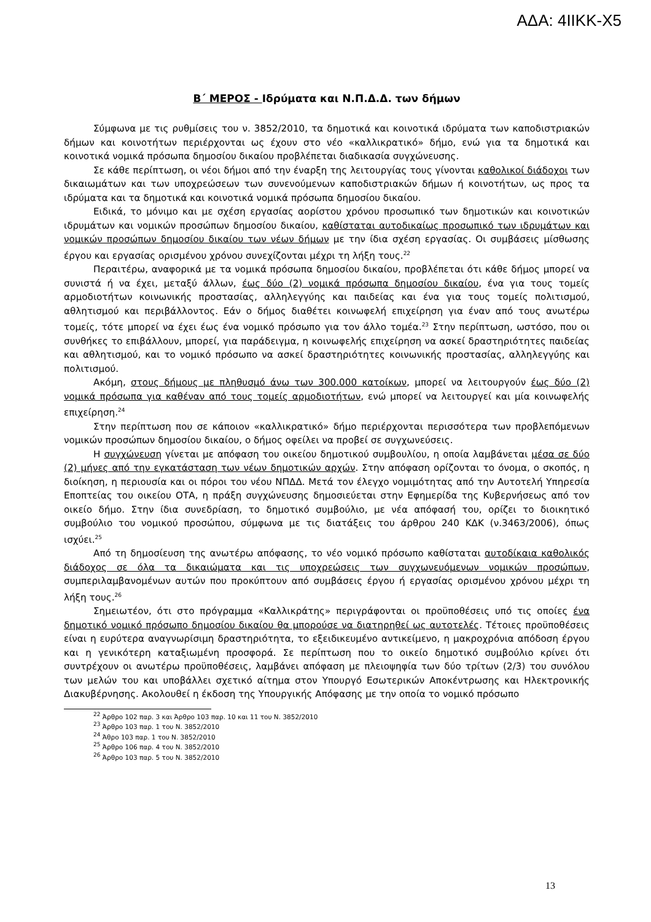ΑΔΑ: 4ΙΙΚΚ-Χ5
Β΄ ΜΕΡΟΣ - Ιδρύματα και Ν.Π.Δ.Δ. των δήμων
Σύμφωνα με τις ρυθμίσεις του ν. 3852/2010, τα δημοτικά και κοινοτικά ιδρύματα των καποδιστριακών δήμων και κοινοτήτων περιέρχονται ως έχουν στο νέο «καλλικρατικό» δήμο, ενώ για τα δημοτικά και κοινοτικά νομικά πρόσωπα δημοσίου δικαίου προβλέπεται διαδικασία συγχώνευσης.
Σε κάθε περίπτωση, οι νέοι δήμοι από την έναρξη της λειτουργίας τους γίνονται καθολικοί διάδοχοι των δικαιωμάτων και των υποχρεώσεων των συνενούμενων καποδιστριακών δήμων ή κοινοτήτων, ως προς τα ιδρύματα και τα δημοτικά και κοινοτικά νομικά πρόσωπα δημοσίου δικαίου.
Ειδικά, το μόνιμο και με σχέση εργασίας αορίστου χρόνου προσωπικό των δημοτικών και κοινοτικών ιδρυμάτων και νομικών προσώπων δημοσίου δικαίου, καθίσταται αυτοδικαίως προσωπικό των ιδρυμάτων και νομικών προσώπων δημοσίου δικαίου των νέων δήμων με την ίδια σχέση εργασίας. Οι συμβάσεις μίσθωσης έργου και εργασίας ορισμένου χρόνου συνεχίζονται μέχρι τη λήξη τους.<sup>22</sup>
Περαιτέρω, αναφορικά με τα νομικά πρόσωπα δημοσίου δικαίου, προβλέπεται ότι κάθε δήμος μπορεί να συνιστά ή να έχει, μεταξύ άλλων, έως δύο (2) νομικά πρόσωπα δημοσίου δικαίου, ένα για τους τομείς αρμοδιοτήτων κοινωνικής προστασίας, αλληλεγγύης και παιδείας και ένα για τους τομείς πολιτισμού, αθλητισμού και περιβάλλοντος. Εάν ο δήμος διαθέτει κοινωφελή επιχείρηση για έναν από τους ανωτέρω τομείς, τότε μπορεί να έχει έως ένα νομικό πρόσωπο για τον άλλο τομέα.<sup>23</sup> Στην περίπτωση, ωστόσο, που οι συνθήκες το επιβάλλουν, μπορεί, για παράδειγμα, η κοινωφελής επιχείρηση να ασκεί δραστηριότητες παιδείας και αθλητισμού, και το νομικό πρόσωπο να ασκεί δραστηριότητες κοινωνικής προστασίας, αλληλεγγύης και πολιτισμού.
Ακόμη, στους δήμους με πληθυσμό άνω των 300.000 κατοίκων, μπορεί να λειτουργούν έως δύο (2) νομικά πρόσωπα για καθέναν από τους τομείς αρμοδιοτήτων, ενώ μπορεί να λειτουργεί και μία κοινωφελής επιχείρηση.<sup>24</sup>
Στην περίπτωση που σε κάποιον «καλλικρατικό» δήμο περιέρχονται περισσότερα των προβλεπόμενων νομικών προσώπων δημοσίου δικαίου, ο δήμος οφείλει να προβεί σε συγχωνεύσεις.
Η συγχώνευση γίνεται με απόφαση του οικείου δημοτικού συμβουλίου, η οποία λαμβάνεται μέσα σε δύο (2) μήνες από την εγκατάσταση των νέων δημοτικών αρχών. Στην απόφαση ορίζονται το όνομα, ο σκοπός, η διοίκηση, η περιουσία και οι πόροι του νέου ΝΠΔΔ. Μετά τον έλεγχο νομιμότητας από την Αυτοτελή Υπηρεσία Εποπτείας του οικείου ΟΤΑ, η πράξη συγχώνευσης δημοσιεύεται στην Εφημερίδα της Κυβερνήσεως από τον οικείο δήμο. Στην ίδια συνεδρίαση, το δημοτικό συμβούλιο, με νέα απόφασή του, ορίζει το διοικητικό συμβούλιο του νομικού προσώπου, σύμφωνα με τις διατάξεις του άρθρου 240 ΚΔΚ (ν.3463/2006), όπως ισχύει.<sup>25</sup>
Από τη δημοσίευση της ανωτέρω απόφασης, το νέο νομικό πρόσωπο καθίσταται αυτοδίκαια καθολικός διάδοχος σε όλα τα δικαιώματα και τις υποχρεώσεις των συγχωνευόμενων νομικών προσώπων, συμπεριλαμβανομένων αυτών που προκύπτουν από συμβάσεις έργου ή εργασίας ορισμένου χρόνου μέχρι τη λήξη τους.<sup>26</sup>
Σημειωτέον, ότι στο πρόγραμμα «Καλλικράτης» περιγράφονται οι προϋποθέσεις υπό τις οποίες ένα δημοτικό νομικό πρόσωπο δημοσίου δικαίου θα μπορούσε να διατηρηθεί ως αυτοτελές. Τέτοιες προϋποθέσεις είναι η ευρύτερα αναγνωρίσιμη δραστηριότητα, το εξειδικευμένο αντικείμενο, η μακροχρόνια απόδοση έργου και η γενικότερη καταξιωμένη προσφορά. Σε περίπτωση που το οικείο δημοτικό συμβούλιο κρίνει ότι συντρέχουν οι ανωτέρω προϋποθέσεις, λαμβάνει απόφαση με πλειοψηφία των δύο τρίτων (2/3) του συνόλου των μελών του και υποβάλλει σχετικό αίτημα στον Υπουργό Εσωτερικών Αποκέντρωσης και Ηλεκτρονικής Διακυβέρνησης. Ακολουθεί η έκδοση της Υπουργικής Απόφασης με την οποία το νομικό πρόσωπο
<sup>22</sup> Άρθρο 102 παρ. 3 και Άρθρο 103 παρ. 10 και 11 του Ν. 3852/2010
<sup>23</sup> Άρθρο 103 παρ. 1 του Ν. 3852/2010
<sup>24</sup> Άθρο 103 παρ. 1 του Ν. 3852/2010
<sup>25</sup> Άρθρο 106 παρ. 4 του Ν. 3852/2010
<sup>26</sup> Άρθρο 103 παρ. 5 του Ν. 3852/2010
13